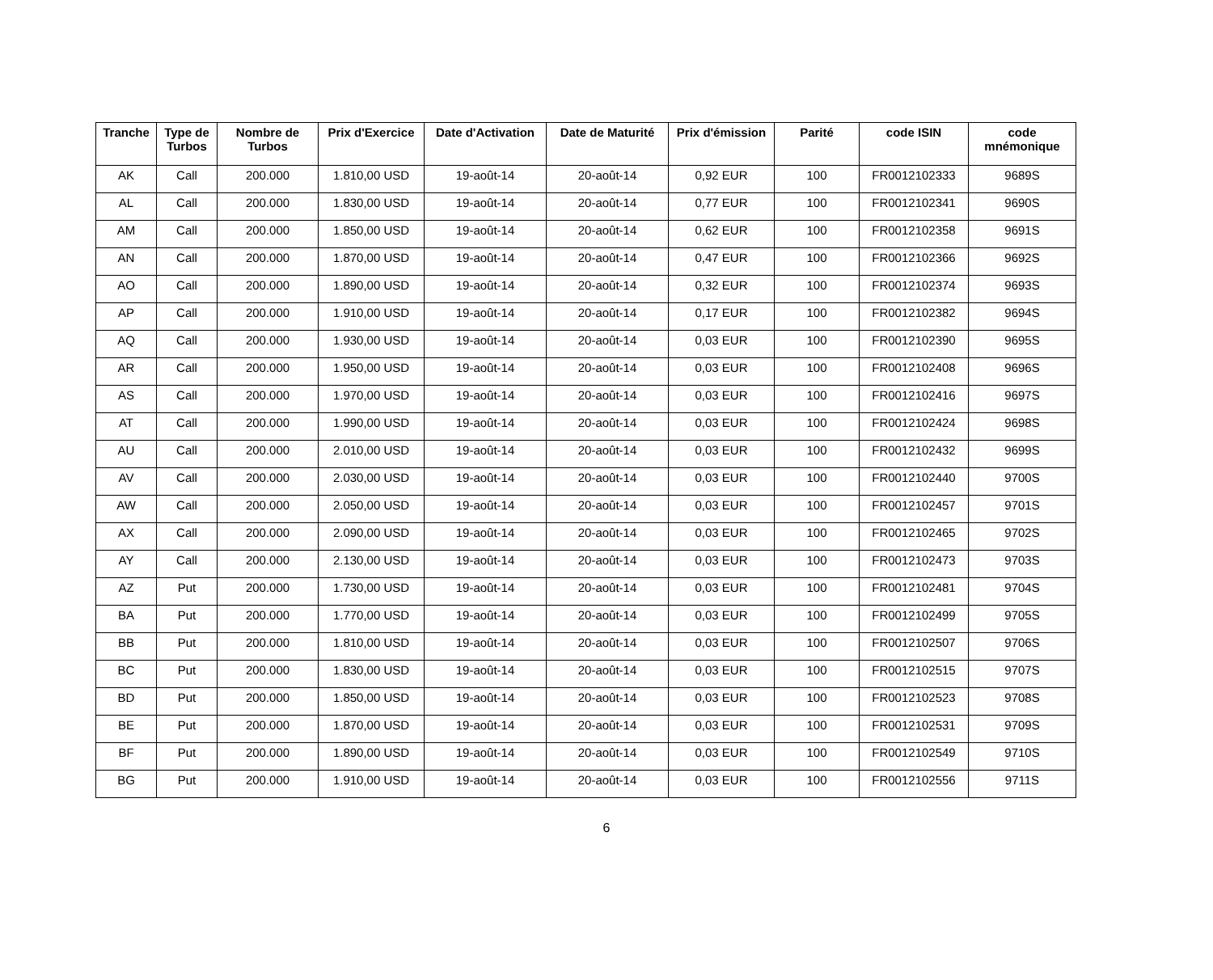| Tranche | Type de Turbos | Nombre de Turbos | Prix d'Exercice | Date d'Activation | Date de Maturité | Prix d'émission | Parité | code ISIN | code mnémonique |
| --- | --- | --- | --- | --- | --- | --- | --- | --- | --- |
| AK | Call | 200.000 | 1.810,00 USD | 19-août-14 | 20-août-14 | 0,92 EUR | 100 | FR0012102333 | 9689S |
| AL | Call | 200.000 | 1.830,00 USD | 19-août-14 | 20-août-14 | 0,77 EUR | 100 | FR0012102341 | 9690S |
| AM | Call | 200.000 | 1.850,00 USD | 19-août-14 | 20-août-14 | 0,62 EUR | 100 | FR0012102358 | 9691S |
| AN | Call | 200.000 | 1.870,00 USD | 19-août-14 | 20-août-14 | 0,47 EUR | 100 | FR0012102366 | 9692S |
| AO | Call | 200.000 | 1.890,00 USD | 19-août-14 | 20-août-14 | 0,32 EUR | 100 | FR0012102374 | 9693S |
| AP | Call | 200.000 | 1.910,00 USD | 19-août-14 | 20-août-14 | 0,17 EUR | 100 | FR0012102382 | 9694S |
| AQ | Call | 200.000 | 1.930,00 USD | 19-août-14 | 20-août-14 | 0,03 EUR | 100 | FR0012102390 | 9695S |
| AR | Call | 200.000 | 1.950,00 USD | 19-août-14 | 20-août-14 | 0,03 EUR | 100 | FR0012102408 | 9696S |
| AS | Call | 200.000 | 1.970,00 USD | 19-août-14 | 20-août-14 | 0,03 EUR | 100 | FR0012102416 | 9697S |
| AT | Call | 200.000 | 1.990,00 USD | 19-août-14 | 20-août-14 | 0,03 EUR | 100 | FR0012102424 | 9698S |
| AU | Call | 200.000 | 2.010,00 USD | 19-août-14 | 20-août-14 | 0,03 EUR | 100 | FR0012102432 | 9699S |
| AV | Call | 200.000 | 2.030,00 USD | 19-août-14 | 20-août-14 | 0,03 EUR | 100 | FR0012102440 | 9700S |
| AW | Call | 200.000 | 2.050,00 USD | 19-août-14 | 20-août-14 | 0,03 EUR | 100 | FR0012102457 | 9701S |
| AX | Call | 200.000 | 2.090,00 USD | 19-août-14 | 20-août-14 | 0,03 EUR | 100 | FR0012102465 | 9702S |
| AY | Call | 200.000 | 2.130,00 USD | 19-août-14 | 20-août-14 | 0,03 EUR | 100 | FR0012102473 | 9703S |
| AZ | Put | 200.000 | 1.730,00 USD | 19-août-14 | 20-août-14 | 0,03 EUR | 100 | FR0012102481 | 9704S |
| BA | Put | 200.000 | 1.770,00 USD | 19-août-14 | 20-août-14 | 0,03 EUR | 100 | FR0012102499 | 9705S |
| BB | Put | 200.000 | 1.810,00 USD | 19-août-14 | 20-août-14 | 0,03 EUR | 100 | FR0012102507 | 9706S |
| BC | Put | 200.000 | 1.830,00 USD | 19-août-14 | 20-août-14 | 0,03 EUR | 100 | FR0012102515 | 9707S |
| BD | Put | 200.000 | 1.850,00 USD | 19-août-14 | 20-août-14 | 0,03 EUR | 100 | FR0012102523 | 9708S |
| BE | Put | 200.000 | 1.870,00 USD | 19-août-14 | 20-août-14 | 0,03 EUR | 100 | FR0012102531 | 9709S |
| BF | Put | 200.000 | 1.890,00 USD | 19-août-14 | 20-août-14 | 0,03 EUR | 100 | FR0012102549 | 9710S |
| BG | Put | 200.000 | 1.910,00 USD | 19-août-14 | 20-août-14 | 0,03 EUR | 100 | FR0012102556 | 9711S |
6